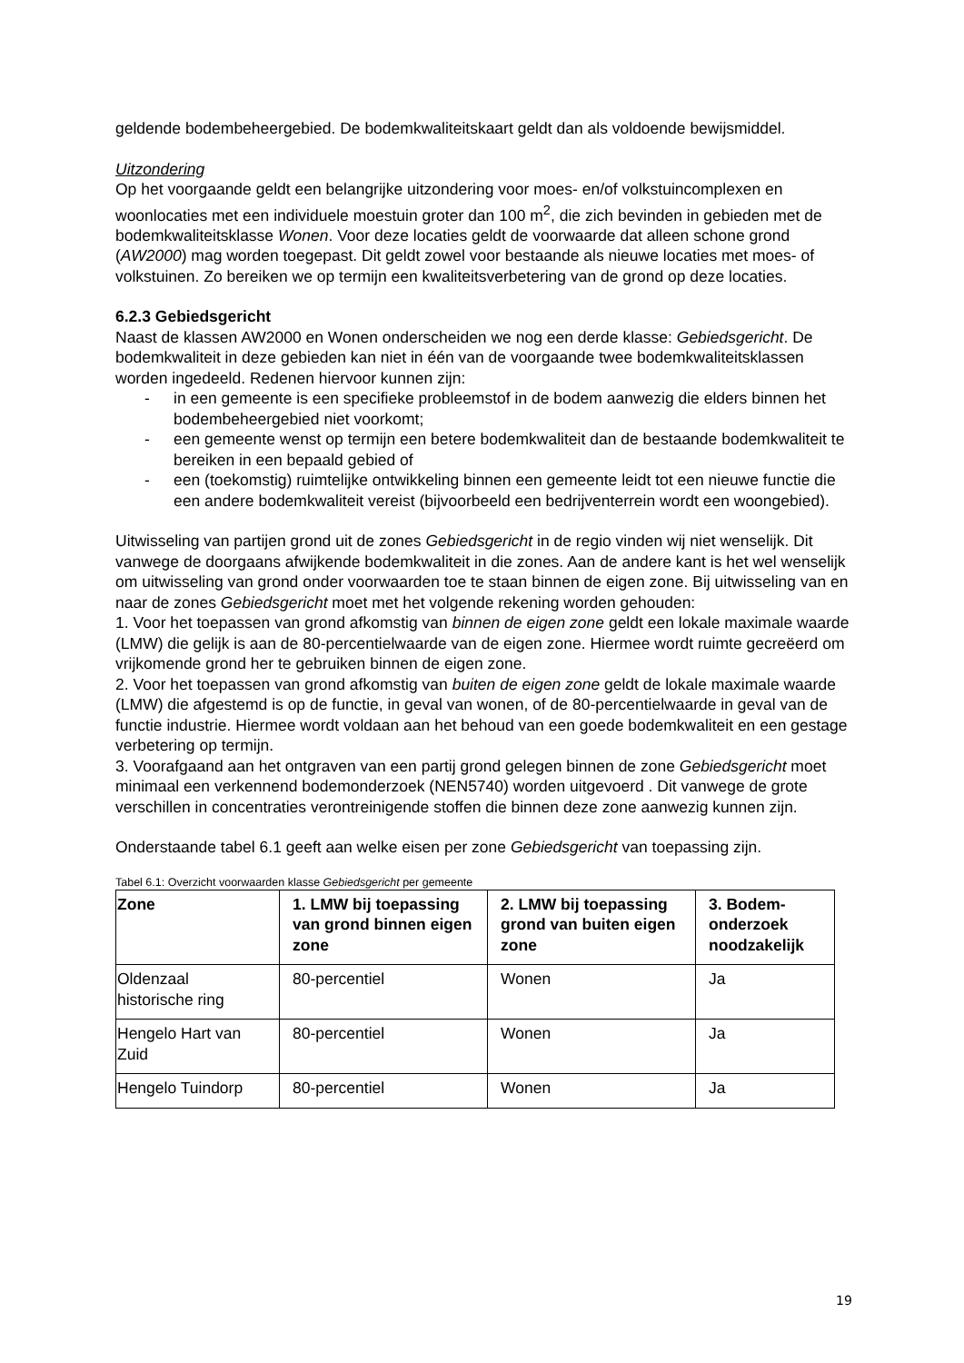geldende bodembeheergebied. De bodemkwaliteitskaart geldt dan als voldoende bewijsmiddel.
Uitzondering
Op het voorgaande geldt een belangrijke uitzondering voor moes- en/of volkstuincomplexen en woonlocaties met een individuele moestuin groter dan 100 m<sup>2</sup>, die zich bevinden in gebieden met de bodemkwaliteitsklasse Wonen. Voor deze locaties geldt de voorwaarde dat alleen schone grond (AW2000) mag worden toegepast. Dit geldt zowel voor bestaande als nieuwe locaties met moes- of volkstuinen. Zo bereiken we op termijn een kwaliteitsverbetering van de grond op deze locaties.
6.2.3 Gebiedsgericht
Naast de klassen AW2000 en Wonen onderscheiden we nog een derde klasse: Gebiedsgericht. De bodemkwaliteit in deze gebieden kan niet in één van de voorgaande twee bodemkwaliteitsklassen worden ingedeeld. Redenen hiervoor kunnen zijn:
- in een gemeente is een specifieke probleemstof in de bodem aanwezig die elders binnen het bodembeheergebied niet voorkomt;
- een gemeente wenst op termijn een betere bodemkwaliteit dan de bestaande bodemkwaliteit te bereiken in een bepaald gebied of
- een (toekomstig) ruimtelijke ontwikkeling binnen een gemeente leidt tot een nieuwe functie die een andere bodemkwaliteit vereist (bijvoorbeeld een bedrijventerrein wordt een woongebied).
Uitwisseling van partijen grond uit de zones Gebiedsgericht in de regio vinden wij niet wenselijk. Dit vanwege de doorgaans afwijkende bodemkwaliteit in die zones. Aan de andere kant is het wel wenselijk om uitwisseling van grond onder voorwaarden toe te staan binnen de eigen zone. Bij uitwisseling van en naar de zones Gebiedsgericht moet met het volgende rekening worden gehouden:
1. Voor het toepassen van grond afkomstig van binnen de eigen zone geldt een lokale maximale waarde (LMW) die gelijk is aan de 80-percentielwaarde van de eigen zone. Hiermee wordt ruimte gecreëerd om vrijkomende grond her te gebruiken binnen de eigen zone.
2. Voor het toepassen van grond afkomstig van buiten de eigen zone geldt de lokale maximale waarde (LMW) die afgestemd is op de functie, in geval van wonen, of de 80-percentielwaarde in geval van de functie industrie. Hiermee wordt voldaan aan het behoud van een goede bodemkwaliteit en een gestage verbetering op termijn.
3. Voorafgaand aan het ontgraven van een partij grond gelegen binnen de zone Gebiedsgericht moet minimaal een verkennend bodemonderzoek (NEN5740) worden uitgevoerd . Dit vanwege de grote verschillen in concentraties verontreinigende stoffen die binnen deze zone aanwezig kunnen zijn.
Onderstaande tabel 6.1 geeft aan welke eisen per zone Gebiedsgericht van toepassing zijn.
Tabel 6.1: Overzicht voorwaarden klasse Gebiedsgericht per gemeente
| Zone | 1. LMW bij toepassing van grond binnen eigen zone | 2. LMW bij toepassing grond van buiten eigen zone | 3. Bodem-onderzoek noodzakelijk |
| --- | --- | --- | --- |
| Oldenzaal historische ring | 80-percentiel | Wonen | Ja |
| Hengelo Hart van Zuid | 80-percentiel | Wonen | Ja |
| Hengelo Tuindorp | 80-percentiel | Wonen | Ja |
19